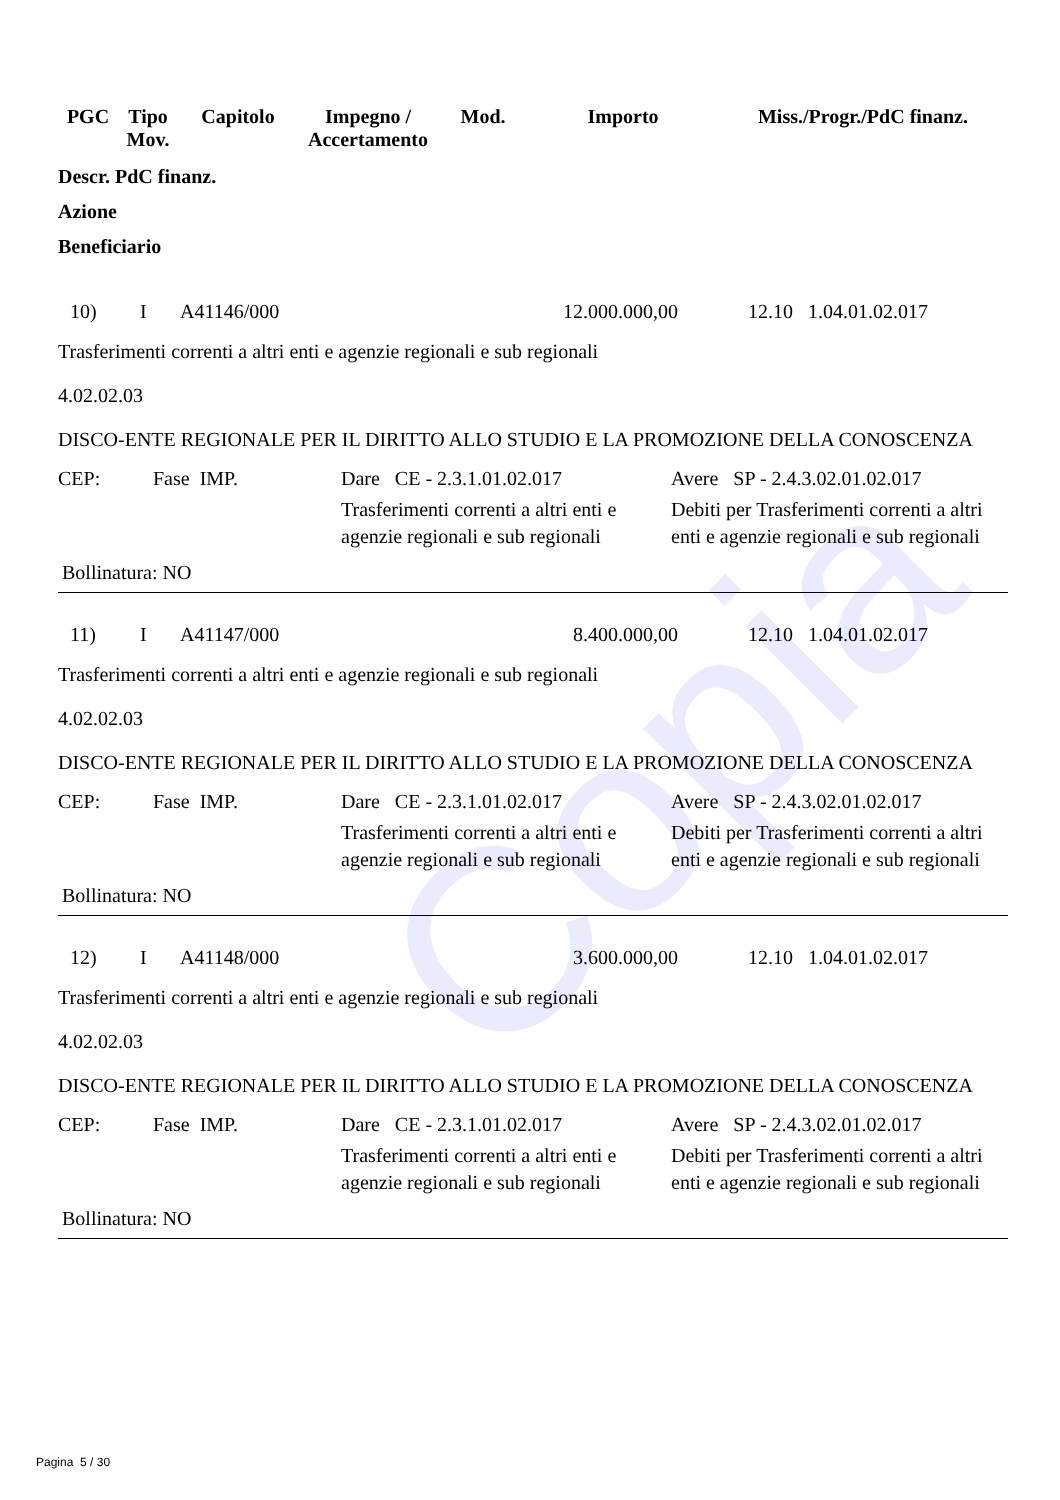Copia
| PGC | Tipo Mov. | Capitolo | Impegno / Accertamento | Mod. | Importo | Miss./Progr./PdC finanz. |
| --- | --- | --- | --- | --- | --- | --- |
Descr. PdC finanz.
Azione
Beneficiario
10) I A41146/000 12.000.000,00 12.10 1.04.01.02.017
Trasferimenti correnti a altri enti e agenzie regionali e sub regionali
4.02.02.03
DISCO-ENTE REGIONALE PER IL DIRITTO ALLO STUDIO E LA PROMOZIONE DELLA CONOSCENZA
| CEP: | Fase IMP. | Dare CE - 2.3.1.01.02.017 | Avere SP - 2.4.3.02.01.02.017 |
| | | Trasferimenti correnti a altri enti e agenzie regionali e sub regionali | Debiti per Trasferimenti correnti a altri enti e agenzie regionali e sub regionali |
Bollinatura: NO
11) I A41147/000 8.400.000,00 12.10 1.04.01.02.017
Trasferimenti correnti a altri enti e agenzie regionali e sub regionali
4.02.02.03
DISCO-ENTE REGIONALE PER IL DIRITTO ALLO STUDIO E LA PROMOZIONE DELLA CONOSCENZA
| CEP: | Fase IMP. | Dare CE - 2.3.1.01.02.017 | Avere SP - 2.4.3.02.01.02.017 |
| | | Trasferimenti correnti a altri enti e agenzie regionali e sub regionali | Debiti per Trasferimenti correnti a altri enti e agenzie regionali e sub regionali |
Bollinatura: NO
12) I A41148/000 3.600.000,00 12.10 1.04.01.02.017
Trasferimenti correnti a altri enti e agenzie regionali e sub regionali
4.02.02.03
DISCO-ENTE REGIONALE PER IL DIRITTO ALLO STUDIO E LA PROMOZIONE DELLA CONOSCENZA
| CEP: | Fase IMP. | Dare CE - 2.3.1.01.02.017 | Avere SP - 2.4.3.02.01.02.017 |
| | | Trasferimenti correnti a altri enti e agenzie regionali e sub regionali | Debiti per Trasferimenti correnti a altri enti e agenzie regionali e sub regionali |
Bollinatura: NO
Pagina 5 / 30